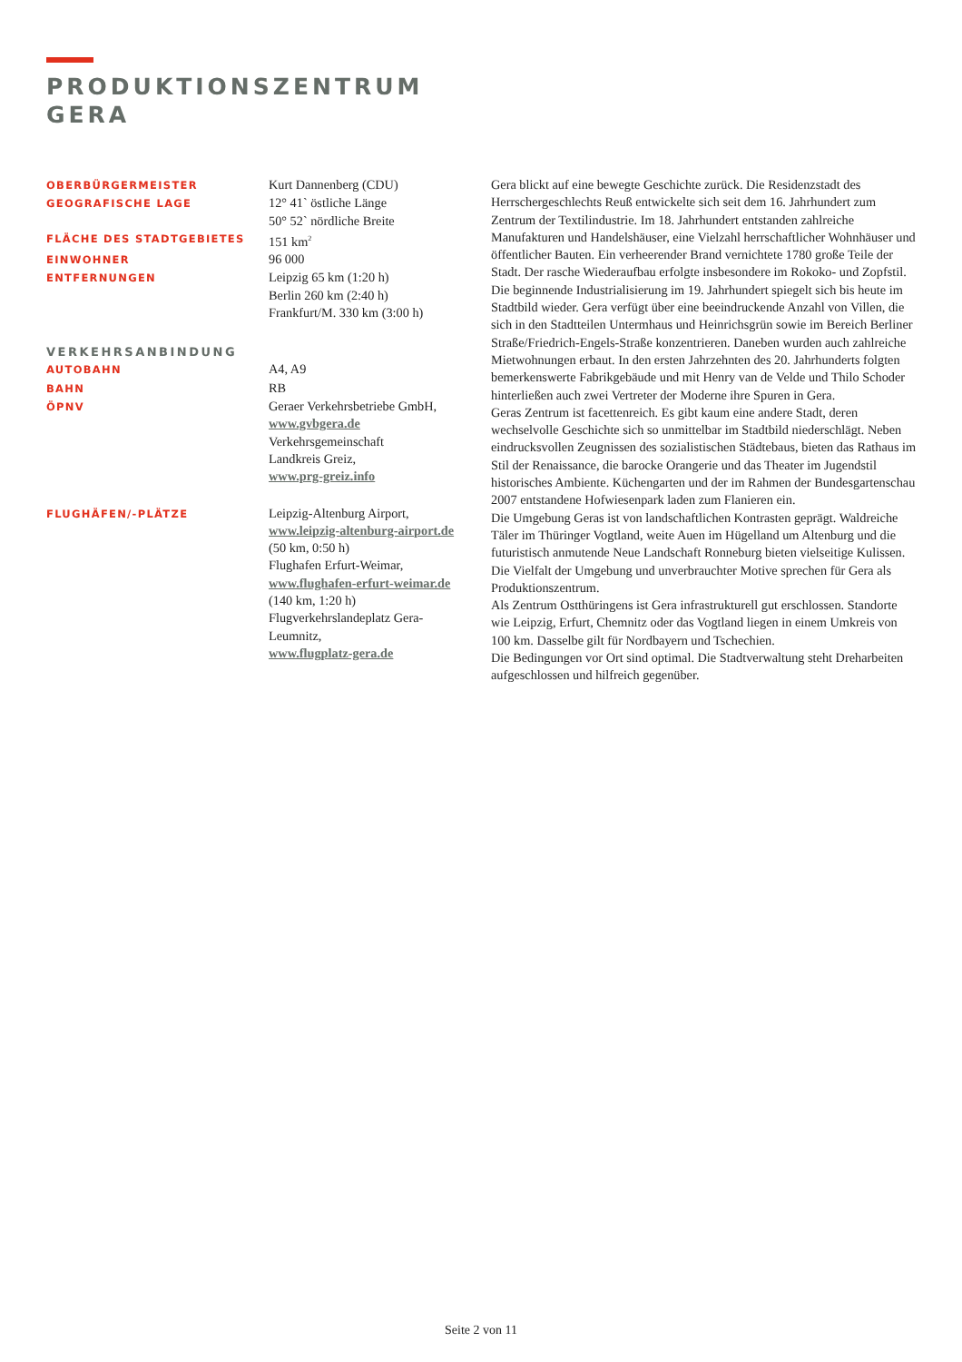PRODUKTIONSZENTRUM
GERA
| OBERBÜRGERMEISTER | Kurt Dannenberg (CDU) |
| GEOGRAFISCHE LAGE | 12° 41` östliche Länge 50° 52` nördliche Breite |
| FLÄCHE DES STADTGEBIETES | 151 km<sup>2</sup> |
| EINWOHNER | 96 000 |
| ENTFERNUNGEN | Leipzig 65 km (1:20 h) Berlin 260 km (2:40 h) Frankfurt/M. 330 km (3:00 h) |
| VERKEHRSANBINDUNG | |
| AUTOBAHN | A4, A9 |
| BAHN | RB |
| ÖPNV | Geraer Verkehrsbetriebe GmbH, www.gvbgera.de Verkehrsgemeinschaft Landkreis Greiz, www.prg-greiz.info |
| FLUGHÄFEN/-PLÄTZE | Leipzig-Altenburg Airport, www.leipzig-altenburg-airport.de (50 km, 0:50 h) Flughafen Erfurt-Weimar, www.flughafen-erfurt-weimar.de (140 km, 1:20 h) Flugverkehrslandeplatz Gera- Leumnitz, www.flugplatz-gera.de |
Gera blickt auf eine bewegte Geschichte zurück. Die Residenzstadt des Herrschergeschlechts Reuß entwickelte sich seit dem 16. Jahrhundert zum Zentrum der Textilindustrie. Im 18. Jahrhundert entstanden zahlreiche Manufakturen und Handelshäuser, eine Vielzahl herrschaftlicher Wohnhäuser und öffentlicher Bauten. Ein verheerender Brand vernichtete 1780 große Teile der Stadt. Der rasche Wiederaufbau erfolgte insbesondere im Rokoko- und Zopfstil.
Die beginnende Industrialisierung im 19. Jahrhundert spiegelt sich bis heute im Stadtbild wieder. Gera verfügt über eine beeindruckende Anzahl von Villen, die sich in den Stadtteilen Untermhaus und Heinrichsgrün sowie im Bereich Berliner Straße/Friedrich-Engels-Straße konzentrieren. Daneben wurden auch zahlreiche Mietwohnungen erbaut. In den ersten Jahrzehnten des 20. Jahrhunderts folgten bemerkenswerte Fabrikgebäude und mit Henry van de Velde und Thilo Schoder hinterließen auch zwei Vertreter der Moderne ihre Spuren in Gera.
Geras Zentrum ist facettenreich. Es gibt kaum eine andere Stadt, deren wechselvolle Geschichte sich so unmittelbar im Stadtbild niederschlägt. Neben eindrucksvollen Zeugnissen des sozialistischen Städtebaus, bieten das Rathaus im Stil der Renaissance, die barocke Orangerie und das Theater im Jugendstil historisches Ambiente. Küchengarten und der im Rahmen der Bundesgartenschau 2007 entstandene Hofwiesenpark laden zum Flanieren ein.
Die Umgebung Geras ist von landschaftlichen Kontrasten geprägt. Waldreiche Täler im Thüringer Vogtland, weite Auen im Hügelland um Altenburg und die futuristisch anmutende Neue Landschaft Ronneburg bieten vielseitige Kulissen. Die Vielfalt der Umgebung und unverbrauchter Motive sprechen für Gera als Produktionszentrum.
Als Zentrum Ostthüringens ist Gera infrastrukturell gut erschlossen. Standorte wie Leipzig, Erfurt, Chemnitz oder das Vogtland liegen in einem Umkreis von 100 km. Dasselbe gilt für Nordbayern und Tschechien.
Die Bedingungen vor Ort sind optimal. Die Stadtverwaltung steht Dreharbeiten aufgeschlossen und hilfreich gegenüber.
Seite 2 von 11